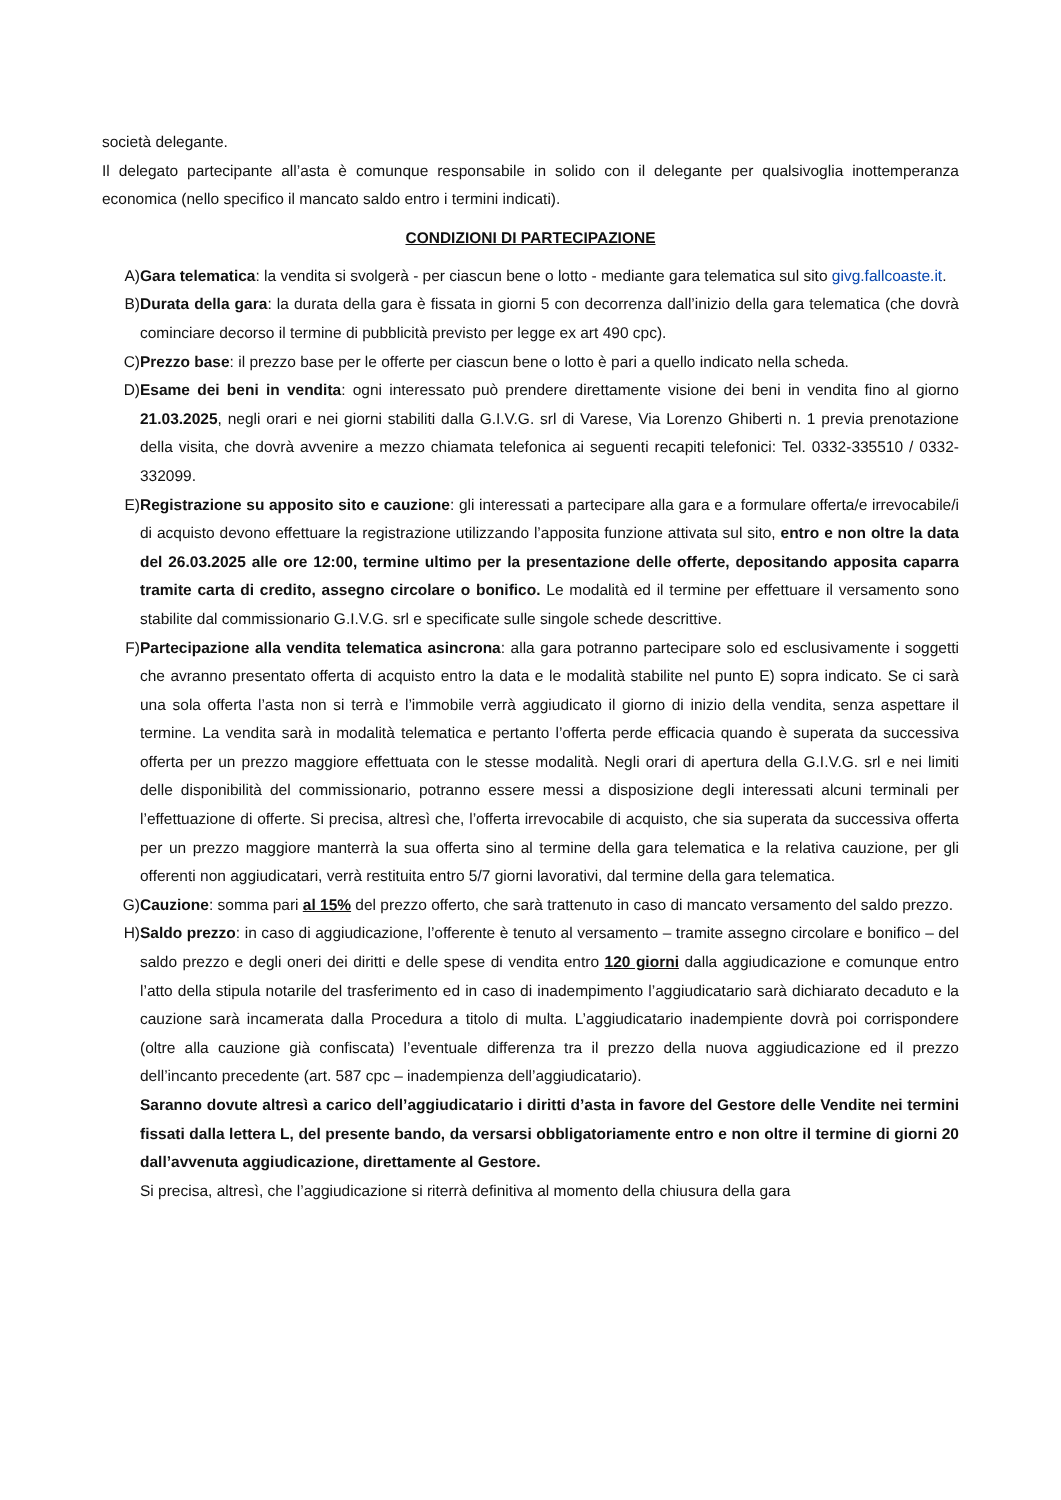società delegante.
Il delegato partecipante all’asta è comunque responsabile in solido con il delegante per qualsivoglia inottemperanza economica (nello specifico il mancato saldo entro i termini indicati).
CONDIZIONI DI PARTECIPAZIONE
A) Gara telematica: la vendita si svolgerà - per ciascun bene o lotto - mediante gara telematica sul sito givg.fallcoaste.it.
B) Durata della gara: la durata della gara è fissata in giorni 5 con decorrenza dall’inizio della gara telematica (che dovrà cominciare decorso il termine di pubblicità previsto per legge ex art 490 cpc).
C) Prezzo base: il prezzo base per le offerte per ciascun bene o lotto è pari a quello indicato nella scheda.
D) Esame dei beni in vendita: ogni interessato può prendere direttamente visione dei beni in vendita fino al giorno 21.03.2025, negli orari e nei giorni stabiliti dalla G.I.V.G. srl di Varese, Via Lorenzo Ghiberti n. 1 previa prenotazione della visita, che dovrà avvenire a mezzo chiamata telefonica ai seguenti recapiti telefonici: Tel. 0332-335510 / 0332-332099.
E) Registrazione su apposito sito e cauzione: gli interessati a partecipare alla gara e a formulare offerta/e irrevocabile/i di acquisto devono effettuare la registrazione utilizzando l’apposita funzione attivata sul sito, entro e non oltre la data del 26.03.2025 alle ore 12:00, termine ultimo per la presentazione delle offerte, depositando apposita caparra tramite carta di credito, assegno circolare o bonifico. Le modalità ed il termine per effettuare il versamento sono stabilite dal commissionario G.I.V.G. srl e specificate sulle singole schede descrittive.
F) Partecipazione alla vendita telematica asincrona: alla gara potranno partecipare solo ed esclusivamente i soggetti che avranno presentato offerta di acquisto entro la data e le modalità stabilite nel punto E) sopra indicato. Se ci sarà una sola offerta l’asta non si terrà e l’immobile verrà aggiudicato il giorno di inizio della vendita, senza aspettare il termine. La vendita sarà in modalità telematica e pertanto l’offerta perde efficacia quando è superata da successiva offerta per un prezzo maggiore effettuata con le stesse modalità. Negli orari di apertura della G.I.V.G. srl e nei limiti delle disponibilità del commissionario, potranno essere messi a disposizione degli interessati alcuni terminali per l’effettuazione di offerte. Si precisa, altresì che, l’offerta irrevocabile di acquisto, che sia superata da successiva offerta per un prezzo maggiore manterrà la sua offerta sino al termine della gara telematica e la relativa cauzione, per gli offerenti non aggiudicatari, verrà restituita entro 5/7 giorni lavorativi, dal termine della gara telematica.
G) Cauzione: somma pari al 15% del prezzo offerto, che sarà trattenuto in caso di mancato versamento del saldo prezzo.
H) Saldo prezzo: in caso di aggiudicazione, l’offerente è tenuto al versamento – tramite assegno circolare e bonifico – del saldo prezzo e degli oneri dei diritti e delle spese di vendita entro 120 giorni dalla aggiudicazione e comunque entro l’atto della stipula notarile del trasferimento ed in caso di inadempimento l’aggiudicatario sarà dichiarato decaduto e la cauzione sarà incamerata dalla Procedura a titolo di multa. L’aggiudicatario inadempiente dovrà poi corrispondere (oltre alla cauzione già confiscata) l’eventuale differenza tra il prezzo della nuova aggiudicazione ed il prezzo dell’incanto precedente (art. 587 cpc – inadempienza dell’aggiudicatario).
Saranno dovute altresì a carico dell’aggiudicatario i diritti d’asta in favore del Gestore delle Vendite nei termini fissati dalla lettera L, del presente bando, da versarsi obbligatoriamente entro e non oltre il termine di giorni 20 dall’avvenuta aggiudicazione, direttamente al Gestore.
Si precisa, altresì, che l’aggiudicazione si riterrà definitiva al momento della chiusura della gara